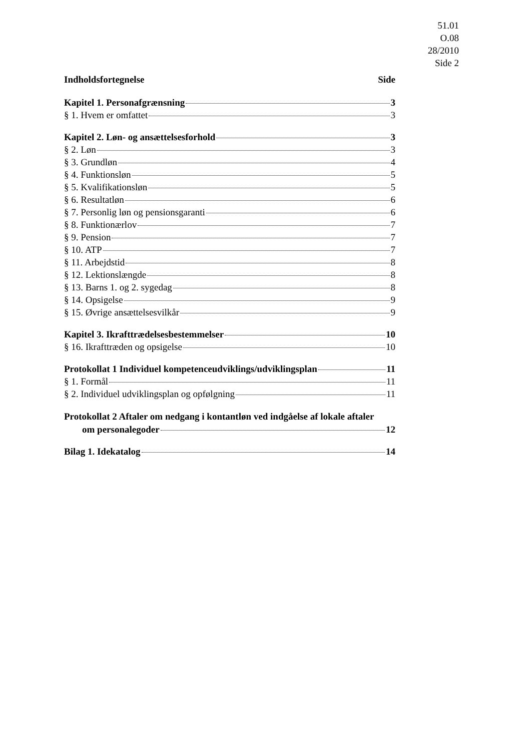51.01
O.08
28/2010
Side 2
Indholdsfortegnelse Side
Kapitel 1. Personafgrænsning 3
§ 1. Hvem er omfattet 3
Kapitel 2. Løn- og ansættelsesforhold 3
§ 2. Løn 3
§ 3. Grundløn 4
§ 4. Funktionsløn 5
§ 5. Kvalifikationsløn 5
§ 6. Resultatløn 6
§ 7. Personlig løn og pensionsgaranti 6
§ 8. Funktionærlov 7
§ 9. Pension 7
§ 10. ATP 7
§ 11. Arbejdstid 8
§ 12. Lektionslængde 8
§ 13. Barns 1. og 2. sygedag 8
§ 14. Opsigelse 9
§ 15. Øvrige ansættelsesvilkår 9
Kapitel 3. Ikrafttrædelsesbestemmelser 10
§ 16. Ikrafttræden og opsigelse 10
Protokollat 1 Individuel kompetenceudviklings/udviklingsplan 11
§ 1. Formål 11
§ 2. Individuel udviklingsplan og opfølgning 11
Protokollat 2 Aftaler om nedgang i kontantløn ved indgåelse af lokale aftaler
om personalegoder 12
Bilag 1. Idekatalog 14